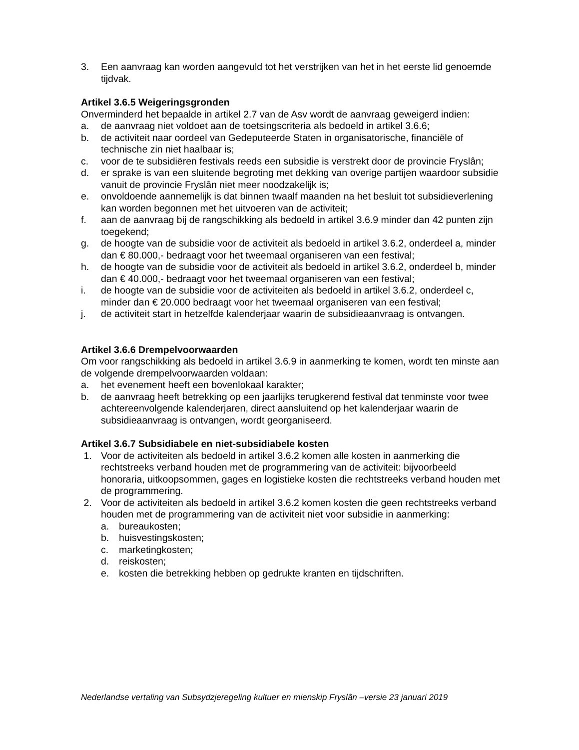3. Een aanvraag kan worden aangevuld tot het verstrijken van het in het eerste lid genoemde tijdvak.
Artikel 3.6.5 Weigeringsgronden
Onverminderd het bepaalde in artikel 2.7 van de Asv wordt de aanvraag geweigerd indien:
a. de aanvraag niet voldoet aan de toetsingscriteria als bedoeld in artikel 3.6.6;
b. de activiteit naar oordeel van Gedeputeerde Staten in organisatorische, financiële of technische zin niet haalbaar is;
c. voor de te subsidiëren festivals reeds een subsidie is verstrekt door de provincie Fryslân;
d. er sprake is van een sluitende begroting met dekking van overige partijen waardoor subsidie vanuit de provincie Fryslân niet meer noodzakelijk is;
e. onvoldoende aannemelijk is dat binnen twaalf maanden na het besluit tot subsidieverlening kan worden begonnen met het uitvoeren van de activiteit;
f. aan de aanvraag bij de rangschikking als bedoeld in artikel 3.6.9 minder dan 42 punten zijn toegekend;
g. de hoogte van de subsidie voor de activiteit als bedoeld in artikel 3.6.2, onderdeel a, minder dan € 80.000,- bedraagt voor het tweemaal organiseren van een festival;
h. de hoogte van de subsidie voor de activiteit als bedoeld in artikel 3.6.2, onderdeel b, minder dan € 40.000,- bedraagt voor het tweemaal organiseren van een festival;
i. de hoogte van de subsidie voor de activiteiten als bedoeld in artikel 3.6.2, onderdeel c, minder dan € 20.000 bedraagt voor het tweemaal organiseren van een festival;
j. de activiteit start in hetzelfde kalenderjaar waarin de subsidieaanvraag is ontvangen.
Artikel 3.6.6 Drempelvoorwaarden
Om voor rangschikking als bedoeld in artikel 3.6.9 in aanmerking te komen, wordt ten minste aan de volgende drempelvoorwaarden voldaan:
a. het evenement heeft een bovenlokaal karakter;
b. de aanvraag heeft betrekking op een jaarlijks terugkerend festival dat tenminste voor twee achtereenvolgende kalenderjaren, direct aansluitend op het kalenderjaar waarin de subsidieaanvraag is ontvangen, wordt georganiseerd.
Artikel 3.6.7 Subsidiabele en niet-subsidiabele kosten
1. Voor de activiteiten als bedoeld in artikel 3.6.2 komen alle kosten in aanmerking die rechtstreeks verband houden met de programmering van de activiteit: bijvoorbeeld honoraria, uitkoopsommen, gages en logistieke kosten die rechtstreeks verband houden met de programmering.
2. Voor de activiteiten als bedoeld in artikel 3.6.2 komen kosten die geen rechtstreeks verband houden met de programmering van de activiteit niet voor subsidie in aanmerking:
a. bureaukosten;
b. huisvestingskosten;
c. marketingkosten;
d. reiskosten;
e. kosten die betrekking hebben op gedrukte kranten en tijdschriften.
Nederlandse vertaling van Subsydzjeregeling kultuer en mienskip Fryslân –versie 23 januari 2019